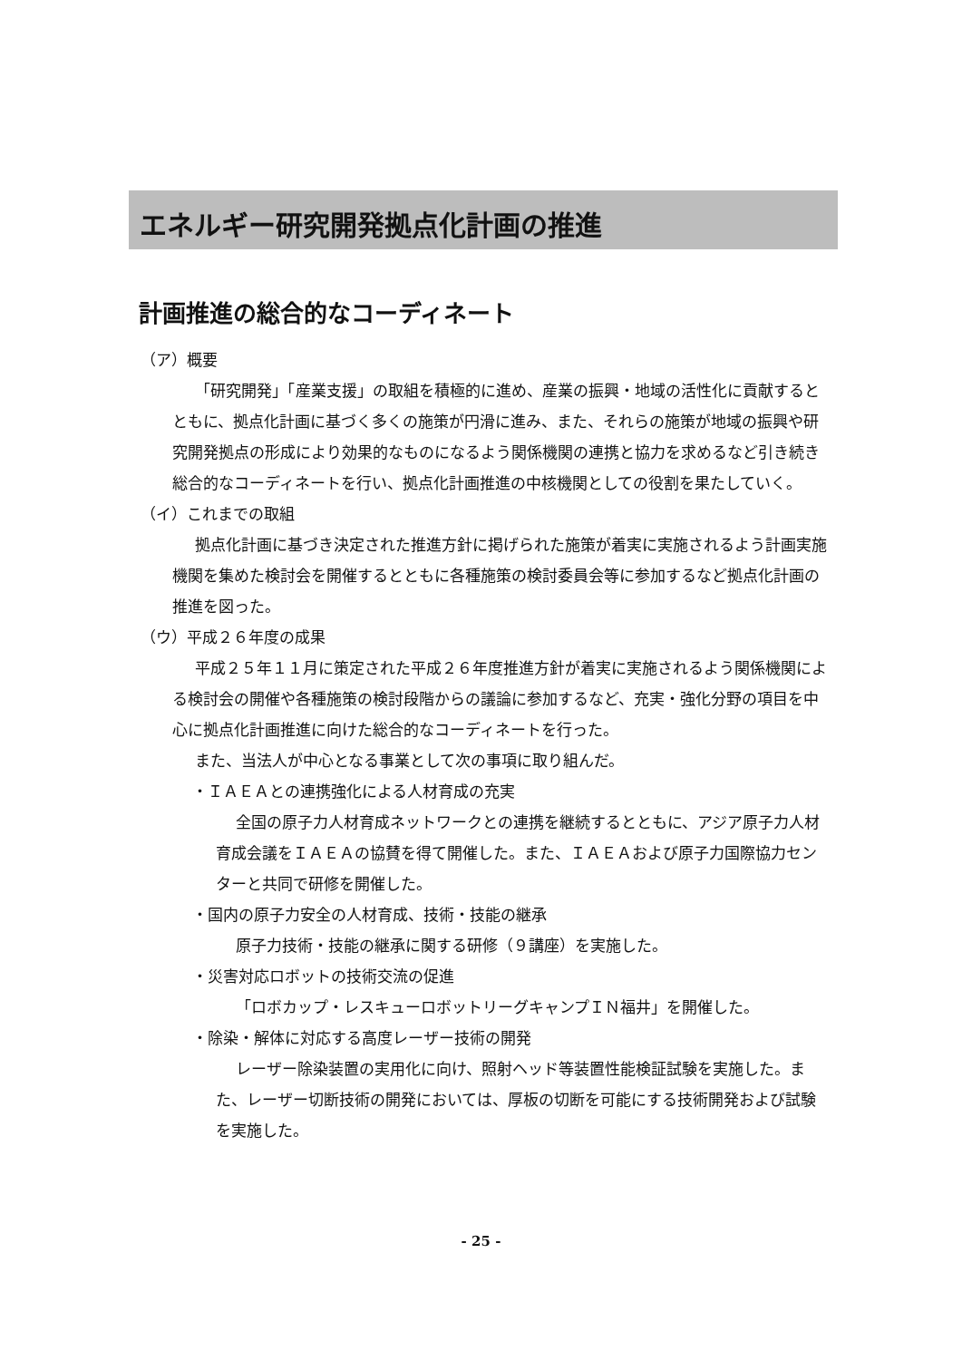エネルギー研究開発拠点化計画の推進
計画推進の総合的なコーディネート
（ア）概要
「研究開発」「産業支援」の取組を積極的に進め、産業の振興・地域の活性化に貢献するとともに、拠点化計画に基づく多くの施策が円滑に進み、また、それらの施策が地域の振興や研究開発拠点の形成により効果的なものになるよう関係機関の連携と協力を求めるなど引き続き総合的なコーディネートを行い、拠点化計画推進の中核機関としての役割を果たしていく。
（イ）これまでの取組
拠点化計画に基づき決定された推進方針に掲げられた施策が着実に実施されるよう計画実施機関を集めた検討会を開催するとともに各種施策の検討委員会等に参加するなど拠点化計画の推進を図った。
（ウ）平成２６年度の成果
平成２５年１１月に策定された平成２６年度推進方針が着実に実施されるよう関係機関による検討会の開催や各種施策の検討段階からの議論に参加するなど、充実・強化分野の項目を中心に拠点化計画推進に向けた総合的なコーディネートを行った。
また、当法人が中心となる事業として次の事項に取り組んだ。
・ＩＡＥＡとの連携強化による人材育成の充実
全国の原子力人材育成ネットワークとの連携を継続するとともに、アジア原子力人材育成会議をＩＡＥＡの協賛を得て開催した。また、ＩＡＥＡおよび原子力国際協力センターと共同で研修を開催した。
・国内の原子力安全の人材育成、技術・技能の継承
原子力技術・技能の継承に関する研修（９講座）を実施した。
・災害対応ロボットの技術交流の促進
「ロボカップ・レスキューロボットリーグキャンプＩＮ福井」を開催した。
・除染・解体に対応する高度レーザー技術の開発
レーザー除染装置の実用化に向け、照射ヘッド等装置性能検証試験を実施した。また、レーザー切断技術の開発においては、厚板の切断を可能にする技術開発および試験を実施した。
- 25 -